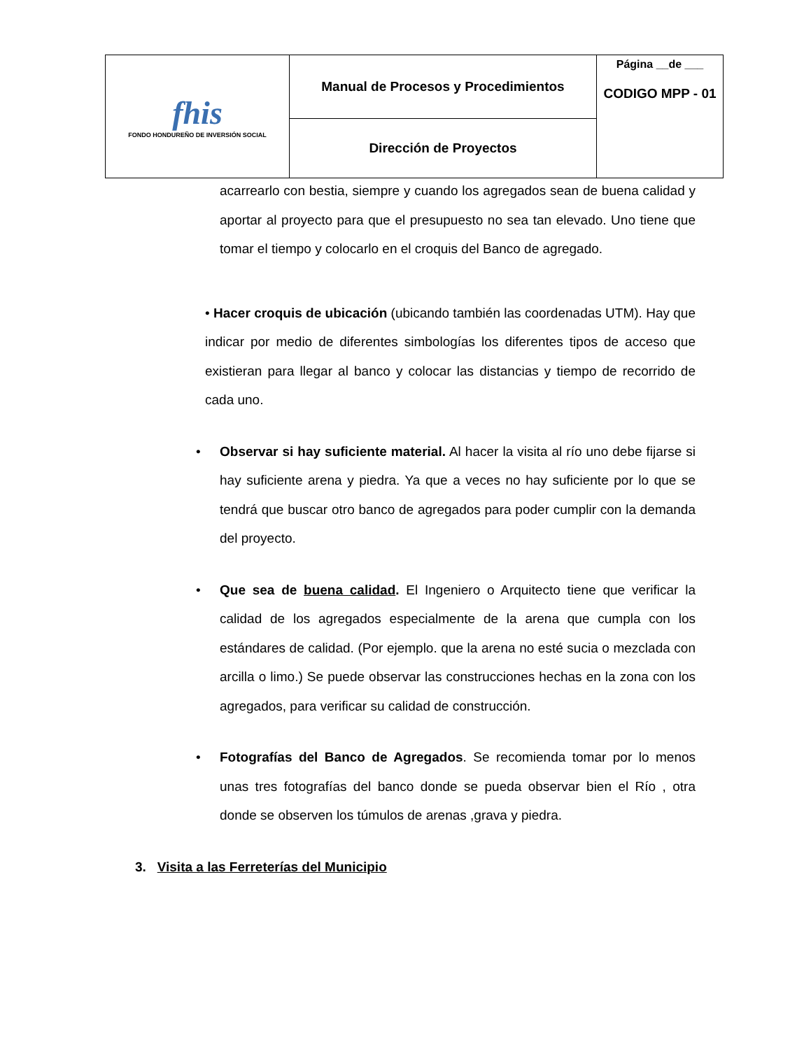| fhis FONDO HONDUREÑO DE INVERSIÓN SOCIAL | Manual de Procesos y Procedimientos | Página __de ___ CODIGO MPP - 01 |
| | Dirección de Proyectos | |
acarrearlo con bestia, siempre y cuando los agregados sean de buena calidad y aportar al proyecto para que el presupuesto no sea tan elevado. Uno tiene que tomar el tiempo y colocarlo en el croquis del Banco de agregado.
• Hacer croquis de ubicación (ubicando también las coordenadas UTM). Hay que indicar por medio de diferentes simbologías los diferentes tipos de acceso que existieran para llegar al banco y colocar las distancias y tiempo de recorrido de cada uno.
• Observar si hay suficiente material. Al hacer la visita al río uno debe fijarse si hay suficiente arena y piedra. Ya que a veces no hay suficiente por lo que se tendrá que buscar otro banco de agregados para poder cumplir con la demanda del proyecto.
• Que sea de buena calidad. El Ingeniero o Arquitecto tiene que verificar la calidad de los agregados especialmente de la arena que cumpla con los estándares de calidad. (Por ejemplo. que la arena no esté sucia o mezclada con arcilla o limo.) Se puede observar las construcciones hechas en la zona con los agregados, para verificar su calidad de construcción.
• Fotografías del Banco de Agregados. Se recomienda tomar por lo menos unas tres fotografías del banco donde se pueda observar bien el Río , otra donde se observen los túmulos de arenas ,grava y piedra.
3. Visita a las Ferreterías del Municipio